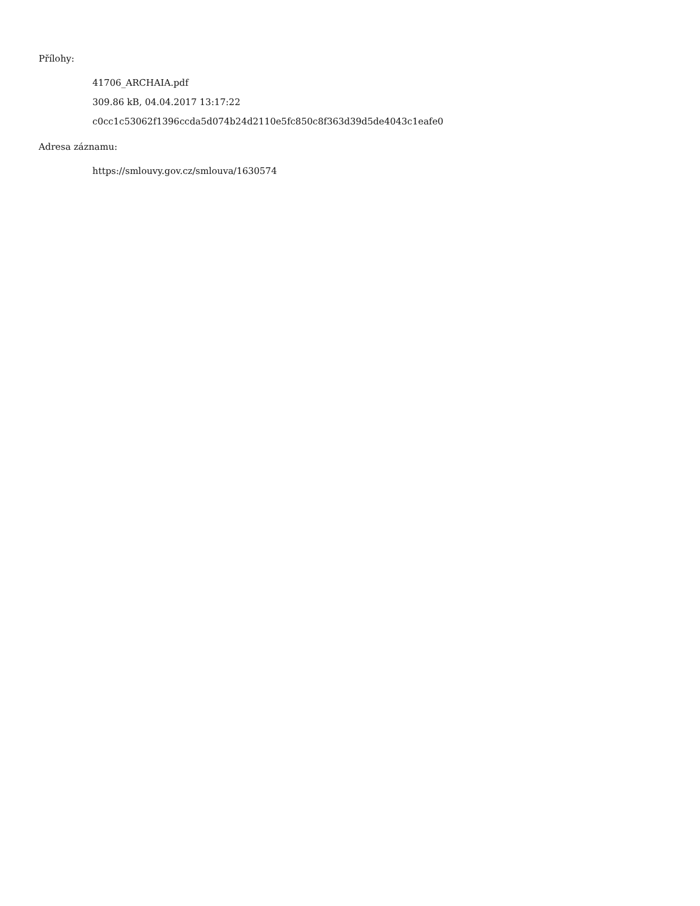Přílohy:
41706_ARCHAIA.pdf
309.86 kB, 04.04.2017 13:17:22
c0cc1c53062f1396ccda5d074b24d2110e5fc850c8f363d39d5de4043c1eafe0
Adresa záznamu:
https://smlouvy.gov.cz/smlouva/1630574